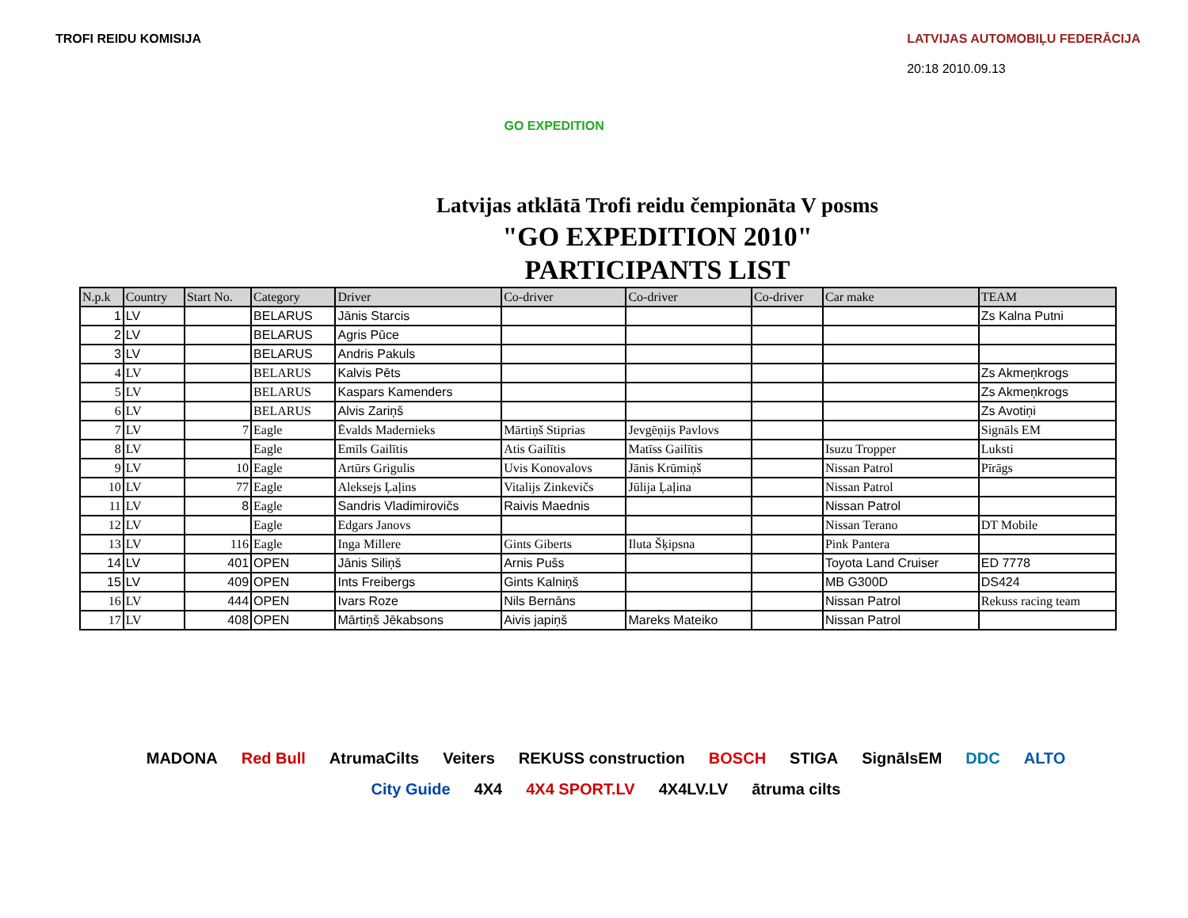TROFI REIDU KOMISIJA
GO EXPEDITION
LATVIJAS AUTOMOBIĻU FEDERĀCIJA
20:18 2010.09.13
Latvijas atklātā Trofi reidu čempionāta V posms
"GO EXPEDITION 2010"
PARTICIPANTS LIST
| N.p.k | Country | Start No. | Category | Driver | Co-driver | Co-driver | Co-driver | Car make | TEAM |
| --- | --- | --- | --- | --- | --- | --- | --- | --- | --- |
| 1 | LV | | BELARUS | Jānis Starcis | | | | | Zs Kalna Putni |
| 2 | LV | | BELARUS | Agris Pūce | | | | | |
| 3 | LV | | BELARUS | Andris Pakuls | | | | | |
| 4 | LV | | BELARUS | Kalvis Pēts | | | | | Zs Akmeņkrogs |
| 5 | LV | | BELARUS | Kaspars Kamenders | | | | | Zs Akmeņkrogs |
| 6 | LV | | BELARUS | Alvis Zariņš | | | | | Zs Avotiņi |
| 7 | LV | 7 | Eagle | Ēvalds Madernieks | Mārtiņš Stiprias | Jevgēņijs Pavlovs | | | Signāls EM |
| 8 | LV | | Eagle | Emīls Gailītis | Atis Gailītis | Matīss Gailītis | | Isuzu Tropper | Luksti |
| 9 | LV | 10 | Eagle | Artūrs Grigulis | Uvis Konovalovs | Jānis Krūmiņš | | Nissan Patrol | Pīrāgs |
| 10 | LV | 77 | Eagle | Aleksejs Ļaļins | Vitalijs Zinkevičs | Jūlija Ļaļina | | Nissan Patrol | |
| 11 | LV | 8 | Eagle | Sandris Vladimirovičs | Raivis Maednis | | | Nissan Patrol | |
| 12 | LV | | Eagle | Edgars Janovs | | | | Nissan Terano | DT Mobile |
| 13 | LV | 116 | Eagle | Inga Millere | Gints Giberts | Iluta Šķipsna | | Pink Pantera | |
| 14 | LV | 401 | OPEN | Jānis Siliņš | Arnis Pušs | | | Toyota Land Cruiser | ED 7778 |
| 15 | LV | 409 | OPEN | Ints Freibergs | Gints Kalniņš | | | MB G300D | DS424 |
| 16 | LV | 444 | OPEN | Ivars Roze | Nils Bernāns | | | Nissan Patrol | Rekuss racing team |
| 17 | LV | 408 | OPEN | Mārtiņš Jēkabsons | Aivis japiņš | Mareks Mateiko | | Nissan Patrol | |
MADONA Red Bull AtrumaCilts Veiters REKUSS construction BOSCH STIGA SignālsEM DDC ALTO City Guide 4X4 4X4 SPORT.LV 4X4LV.LV ātruma cilts